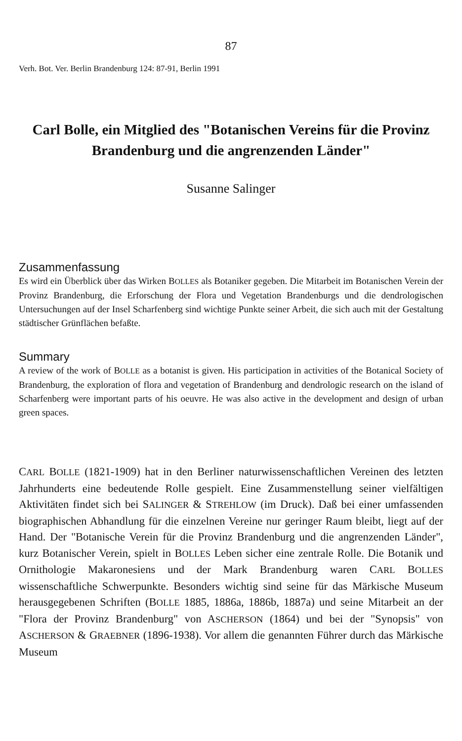87
Verh. Bot. Ver. Berlin Brandenburg 124: 87-91, Berlin 1991
Carl Bolle, ein Mitglied des "Botanischen Vereins für die Provinz Brandenburg und die angrenzenden Länder"
Susanne Salinger
Zusammenfassung
Es wird ein Überblick über das Wirken BOLLES als Botaniker gegeben. Die Mitarbeit im Botanischen Verein der Provinz Brandenburg, die Erforschung der Flora und Vegetation Brandenburgs und die dendrologischen Untersuchungen auf der Insel Scharfenberg sind wichtige Punkte seiner Arbeit, die sich auch mit der Gestaltung städtischer Grünflächen befaßte.
Summary
A review of the work of BOLLE as a botanist is given. His participation in activities of the Botanical Society of Brandenburg, the exploration of flora and vegetation of Brandenburg and dendrologic research on the island of Scharfenberg were important parts of his oeuvre. He was also active in the development and design of urban green spaces.
CARL BOLLE (1821-1909) hat in den Berliner naturwissenschaftlichen Vereinen des letzten Jahrhunderts eine bedeutende Rolle gespielt. Eine Zusammenstellung seiner vielfältigen Aktivitäten findet sich bei SALINGER & STREHLOW (im Druck). Daß bei einer umfassenden biographischen Abhandlung für die einzelnen Vereine nur geringer Raum bleibt, liegt auf der Hand. Der "Botanische Verein für die Provinz Brandenburg und die angrenzenden Länder", kurz Botanischer Verein, spielt in BOLLES Leben sicher eine zentrale Rolle. Die Botanik und Ornithologie Makaronesiens und der Mark Brandenburg waren CARL BOLLES wissenschaftliche Schwerpunkte. Besonders wichtig sind seine für das Märkische Museum herausgegebenen Schriften (BOLLE 1885, 1886a, 1886b, 1887a) und seine Mitarbeit an der "Flora der Provinz Brandenburg" von ASCHERSON (1864) und bei der "Synopsis" von ASCHERSON & GRAEBNER (1896-1938). Vor allem die genannten Führer durch das Märkische Museum